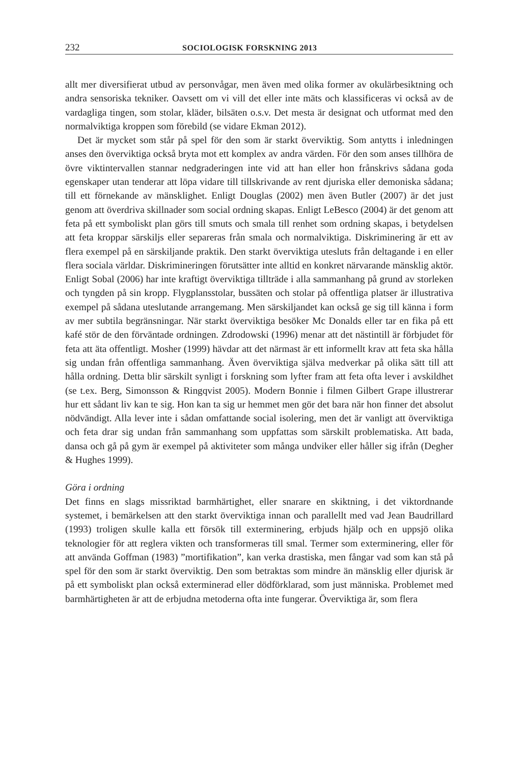232 SOCIOLOGISK FORSKNING 2013
allt mer diversifierat utbud av personvågar, men även med olika former av okulärbesiktning och andra sensoriska tekniker. Oavsett om vi vill det eller inte mäts och klassificeras vi också av de vardagliga tingen, som stolar, kläder, bilsäten o.s.v. Det mesta är designat och utformat med den normalviktiga kroppen som förebild (se vidare Ekman 2012).
Det är mycket som står på spel för den som är starkt överviktig. Som antytts i inledningen anses den överviktiga också bryta mot ett komplex av andra värden. För den som anses tillhöra de övre viktintervallen stannar nedgraderingen inte vid att han eller hon frånskrivs sådana goda egenskaper utan tenderar att löpa vidare till tillskrivande av rent djuriska eller demoniska sådana; till ett förnekande av mänsklighet. Enligt Douglas (2002) men även Butler (2007) är det just genom att överdriva skillnader som social ordning skapas. Enligt LeBesco (2004) är det genom att feta på ett symboliskt plan görs till smuts och smala till renhet som ordning skapas, i betydelsen att feta kroppar särskiljs eller separeras från smala och normalviktiga. Diskriminering är ett av flera exempel på en särskiljande praktik. Den starkt överviktiga utesluts från deltagande i en eller flera sociala världar. Diskrimineringen förutsätter inte alltid en konkret närvarande mänsklig aktör. Enligt Sobal (2006) har inte kraftigt överviktiga tillträde i alla sammanhang på grund av storleken och tyngden på sin kropp. Flygplansstolar, bussäten och stolar på offentliga platser är illustrativa exempel på sådana uteslutande arrangemang. Men särskiljandet kan också ge sig till känna i form av mer subtila begränsningar. När starkt överviktiga besöker Mc Donalds eller tar en fika på ett kafé stör de den förväntade ordningen. Zdrodowski (1996) menar att det nästintill är förbjudet för feta att äta offentligt. Mosher (1999) hävdar att det närmast är ett informellt krav att feta ska hålla sig undan från offentliga sammanhang. Även överviktiga själva medverkar på olika sätt till att hålla ordning. Detta blir särskilt synligt i forskning som lyfter fram att feta ofta lever i avskildhet (se t.ex. Berg, Simonsson & Ringqvist 2005). Modern Bonnie i filmen Gilbert Grape illustrerar hur ett sådant liv kan te sig. Hon kan ta sig ur hemmet men gör det bara när hon finner det absolut nödvändigt. Alla lever inte i sådan omfattande social isolering, men det är vanligt att överviktiga och feta drar sig undan från sammanhang som uppfattas som särskilt problematiska. Att bada, dansa och gå på gym är exempel på aktiviteter som många undviker eller håller sig ifrån (Degher & Hughes 1999).
Göra i ordning
Det finns en slags missriktad barmhärtighet, eller snarare en skiktning, i det viktordnande systemet, i bemärkelsen att den starkt överviktiga innan och parallellt med vad Jean Baudrillard (1993) troligen skulle kalla ett försök till exterminering, erbjuds hjälp och en uppsjö olika teknologier för att reglera vikten och transformeras till smal. Termer som exterminering, eller för att använda Goffman (1983) ”mortifikation”, kan verka drastiska, men fångar vad som kan stå på spel för den som är starkt överviktig. Den som betraktas som mindre än mänsklig eller djurisk är på ett symboliskt plan också exterminerad eller dödförklarad, som just människa. Problemet med barmhärtigheten är att de erbjudna metoderna ofta inte fungerar. Överviktiga är, som flera